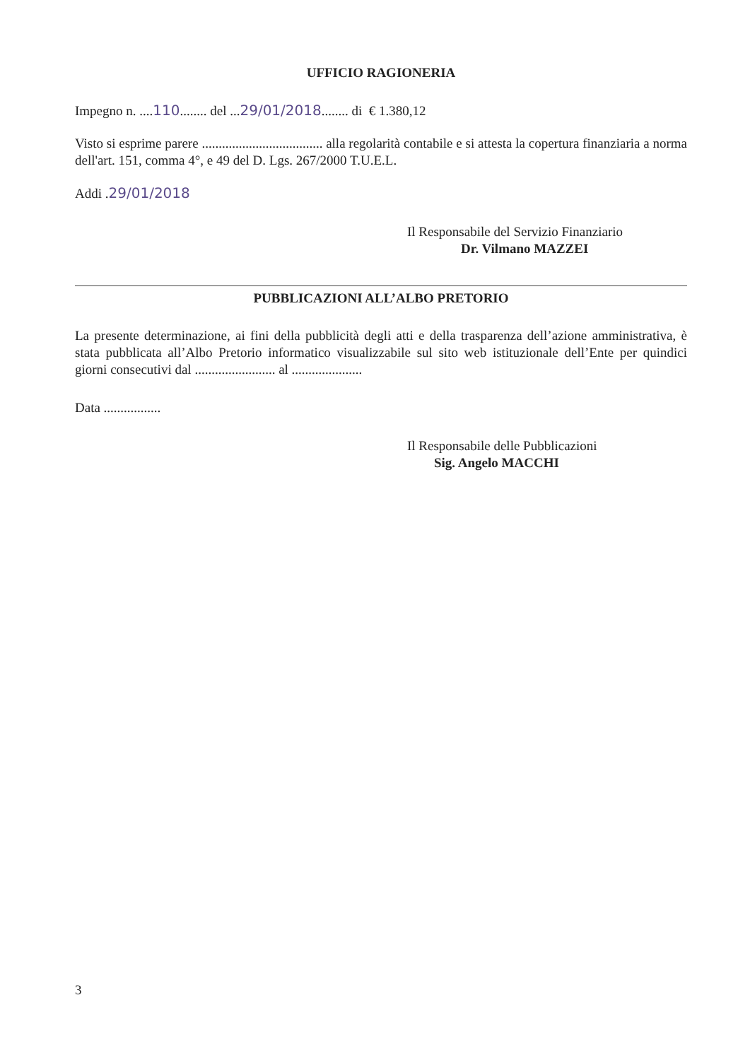UFFICIO RAGIONERIA
Impegno n. ....110........ del ...29/01/2018........ di € 1.380,12
Visto si esprime parere .................................... alla regolarità contabile e si attesta la copertura finanziaria a norma dell'art. 151, comma 4°, e 49 del D. Lgs. 267/2000 T.U.E.L.
Addi .29/01/2018
Il Responsabile del Servizio Finanziario
Dr. Vilmano MAZZEI
PUBBLICAZIONI ALL’ALBO PRETORIO
La presente determinazione, ai fini della pubblicità degli atti e della trasparenza dell’azione amministrativa, è stata pubblicata all’Albo Pretorio informatico visualizzabile sul sito web istituzionale dell’Ente per quindici giorni consecutivi dal ........................ al .....................
Data .................
Il Responsabile delle Pubblicazioni
Sig. Angelo MACCHI
3